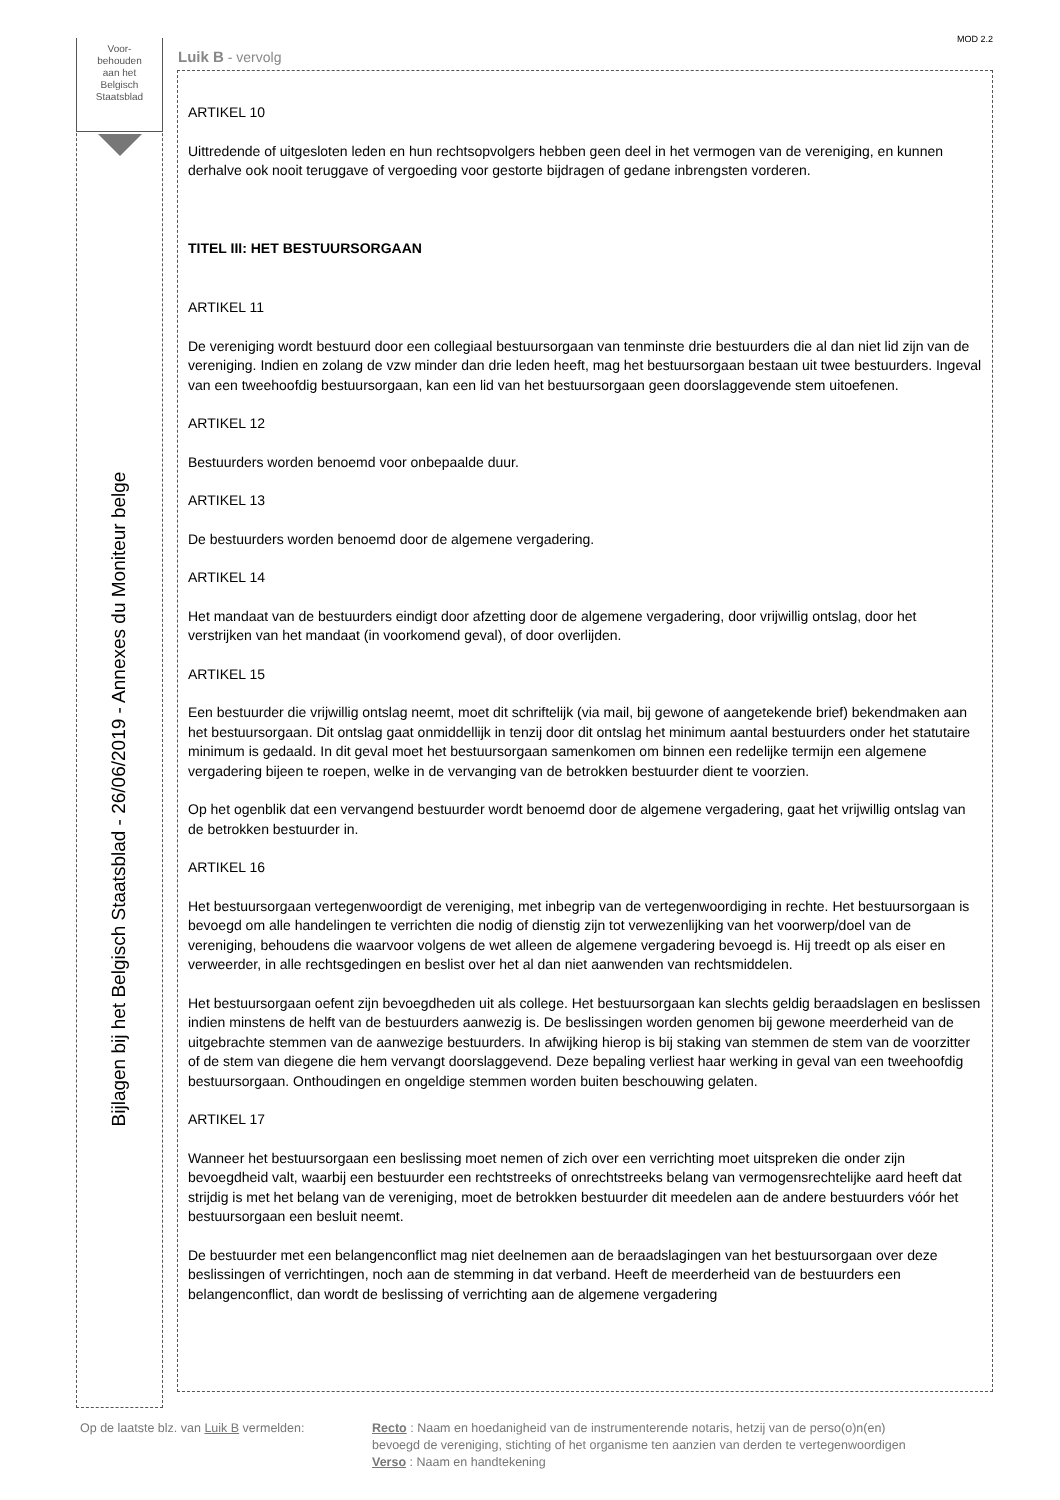MOD 2.2
Voor-
behouden
aan het
Belgisch
Staatsblad
Bijlagen bij het Belgisch Staatsblad - 26/06/2019 - Annexes du Moniteur belge
Luik B - vervolg
ARTIKEL 10
Uittredende of uitgesloten leden en hun rechtsopvolgers hebben geen deel in het vermogen van de vereniging, en kunnen derhalve ook nooit teruggave of vergoeding voor gestorte bijdragen of gedane inbrengsten vorderen.
TITEL III: HET BESTUURSORGAAN
ARTIKEL 11
De vereniging wordt bestuurd door een collegiaal bestuursorgaan van tenminste drie bestuurders die al dan niet lid zijn van de vereniging. Indien en zolang de vzw minder dan drie leden heeft, mag het bestuursorgaan bestaan uit twee bestuurders. Ingeval van een tweehoofdig bestuursorgaan, kan een lid van het bestuursorgaan geen doorslaggevende stem uitoefenen.
ARTIKEL 12
Bestuurders worden benoemd voor onbepaalde duur.
ARTIKEL 13
De bestuurders worden benoemd door de algemene vergadering.
ARTIKEL 14
Het mandaat van de bestuurders eindigt door afzetting door de algemene vergadering, door vrijwillig ontslag, door het verstrijken van het mandaat (in voorkomend geval), of door overlijden.
ARTIKEL 15
Een bestuurder die vrijwillig ontslag neemt, moet dit schriftelijk (via mail, bij gewone of aangetekende brief) bekendmaken aan het bestuursorgaan. Dit ontslag gaat onmiddellijk in tenzij door dit ontslag het minimum aantal bestuurders onder het statutaire minimum is gedaald. In dit geval moet het bestuursorgaan samenkomen om binnen een redelijke termijn een algemene vergadering bijeen te roepen, welke in de vervanging van de betrokken bestuurder dient te voorzien.
Op het ogenblik dat een vervangend bestuurder wordt benoemd door de algemene vergadering, gaat het vrijwillig ontslag van de betrokken bestuurder in.
ARTIKEL 16
Het bestuursorgaan vertegenwoordigt de vereniging, met inbegrip van de vertegenwoordiging in rechte. Het bestuursorgaan is bevoegd om alle handelingen te verrichten die nodig of dienstig zijn tot verwezenlijking van het voorwerp/doel van de vereniging, behoudens die waarvoor volgens de wet alleen de algemene vergadering bevoegd is. Hij treedt op als eiser en verweerder, in alle rechtsgedingen en beslist over het al dan niet aanwenden van rechtsmiddelen.
Het bestuursorgaan oefent zijn bevoegdheden uit als college. Het bestuursorgaan kan slechts geldig beraadslagen en beslissen indien minstens de helft van de bestuurders aanwezig is. De beslissingen worden genomen bij gewone meerderheid van de uitgebrachte stemmen van de aanwezige bestuurders. In afwijking hierop is bij staking van stemmen de stem van de voorzitter of de stem van diegene die hem vervangt doorslaggevend. Deze bepaling verliest haar werking in geval van een tweehoofdig bestuursorgaan. Onthoudingen en ongeldige stemmen worden buiten beschouwing gelaten.
ARTIKEL 17
Wanneer het bestuursorgaan een beslissing moet nemen of zich over een verrichting moet uitspreken die onder zijn bevoegdheid valt, waarbij een bestuurder een rechtstreeks of onrechtstreeks belang van vermogensrechtelijke aard heeft dat strijdig is met het belang van de vereniging, moet de betrokken bestuurder dit meedelen aan de andere bestuurders vóór het bestuursorgaan een besluit neemt.
De bestuurder met een belangenconflict mag niet deelnemen aan de beraadslagingen van het bestuursorgaan over deze beslissingen of verrichtingen, noch aan de stemming in dat verband. Heeft de meerderheid van de bestuurders een belangenconflict, dan wordt de beslissing of verrichting aan de algemene vergadering
Op de laatste blz. van Luik B vermelden:
Recto : Naam en hoedanigheid van de instrumenterende notaris, hetzij van de perso(o)n(en)
bevoegd de vereniging, stichting of het organisme ten aanzien van derden te vertegenwoordigen
Verso : Naam en handtekening